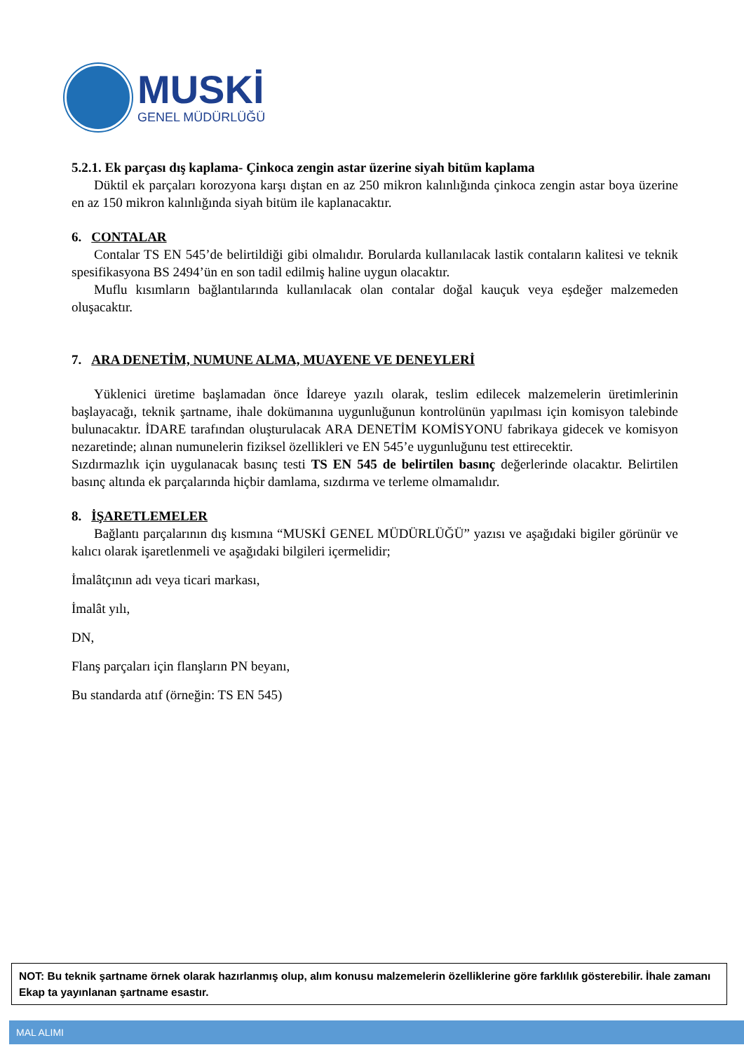MUSKİ
GENEL MÜDÜRLÜĞÜ
5.2.1. Ek parçası dış kaplama- Çinkoca zengin astar üzerine siyah bitüm kaplama
Düktil ek parçaları korozyona karşı dıştan en az 250 mikron kalınlığında çinkoca zengin astar boya üzerine en az 150 mikron kalınlığında siyah bitüm ile kaplanacaktır.
6. CONTALAR
Contalar TS EN 545’de belirtildiği gibi olmalıdır. Borularda kullanılacak lastik contaların kalitesi ve teknik spesifikasyona BS 2494’ün en son tadil edilmiş haline uygun olacaktır.
Muflu kısımların bağlantılarında kullanılacak olan contalar doğal kauçuk veya eşdeğer malzemeden oluşacaktır.
7. ARA DENETİM, NUMUNE ALMA, MUAYENE VE DENEYLERİ
Yüklenici üretime başlamadan önce İdareye yazılı olarak, teslim edilecek malzemelerin üretimlerinin başlayacağı, teknik şartname, ihale dokümanına uygunluğunun kontrolünün yapılması için komisyon talebinde bulunacaktır. İDARE tarafından oluşturulacak ARA DENETİM KOMİSYONU fabrikaya gidecek ve komisyon nezaretinde; alınan numunelerin fiziksel özellikleri ve EN 545’e uygunluğunu test ettirecektir.
Sızdırmazlık için uygulanacak basınç testi TS EN 545 de belirtilen basınç değerlerinde olacaktır. Belirtilen basınç altında ek parçalarında hiçbir damlama, sızdırma ve terleme olmamalıdır.
8. İŞARETLEMELER
Bağlantı parçalarının dış kısmına “MUSKİ GENEL MÜDÜRLÜĞÜ” yazısı ve aşağıdaki bigiler görünür ve kalıcı olarak işaretlenmeli ve aşağıdaki bilgileri içermelidir;
İmalâtçının adı veya ticari markası,
İmalât yılı,
DN,
Flanş parçaları için flanşların PN beyanı,
Bu standarda atıf (örneğin: TS EN 545)
NOT: Bu teknik şartname örnek olarak hazırlanmış olup, alım konusu malzemelerin özelliklerine göre farklılık gösterebilir. İhale zamanı Ekap ta yayınlanan şartname esastır.
MAL ALIMI